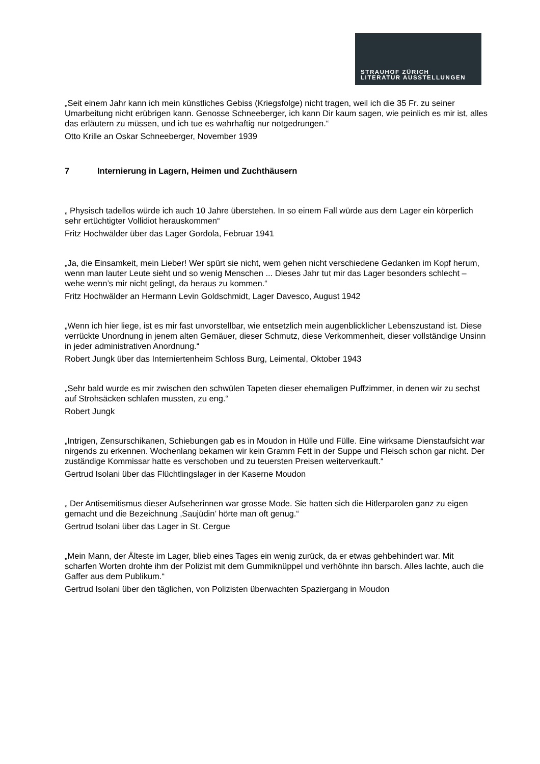STRAUHOF ZÜRICH
LITERATUR AUSSTELLUNGEN
„Seit einem Jahr kann ich mein künstliches Gebiss (Kriegsfolge) nicht tragen, weil ich die 35 Fr. zu seiner Umarbeitung nicht erübrigen kann. Genosse Schneeberger, ich kann Dir kaum sagen, wie peinlich es mir ist, alles das erläutern zu müssen, und ich tue es wahrhaftig nur notgedrungen.“
Otto Krille an Oskar Schneeberger, November 1939
7 Internierung in Lagern, Heimen und Zuchthäusern
„ Physisch tadellos würde ich auch 10 Jahre überstehen. In so einem Fall würde aus dem Lager ein körperlich sehr ertüchtigter Vollidiot herauskommen“
Fritz Hochwälder über das Lager Gordola, Februar 1941
„Ja, die Einsamkeit, mein Lieber! Wer spürt sie nicht, wem gehen nicht verschiedene Gedanken im Kopf herum, wenn man lauter Leute sieht und so wenig Menschen ... Dieses Jahr tut mir das Lager besonders schlecht – wehe wenn’s mir nicht gelingt, da heraus zu kommen.“
Fritz Hochwälder an Hermann Levin Goldschmidt, Lager Davesco, August 1942
„Wenn ich hier liege, ist es mir fast unvorstellbar, wie entsetzlich mein augenblicklicher Lebenszustand ist. Diese verrückte Unordnung in jenem alten Gemäuer, dieser Schmutz, diese Verkommenheit, dieser vollständige Unsinn in jeder administrativen Anordnung.“
Robert Jungk über das Interniertenheim Schloss Burg, Leimental, Oktober 1943
„Sehr bald wurde es mir zwischen den schwülen Tapeten dieser ehemaligen Puffzimmer, in denen wir zu sechst auf Strohsäcken schlafen mussten, zu eng.“
Robert Jungk
„Intrigen, Zensurschikanen, Schiebungen gab es in Moudon in Hülle und Fülle. Eine wirksame Dienstaufsicht war nirgends zu erkennen. Wochenlang bekamen wir kein Gramm Fett in der Suppe und Fleisch schon gar nicht. Der zuständige Kommissar hatte es verschoben und zu teuersten Preisen weiterverkauft.“
Gertrud Isolani über das Flüchtlingslager in der Kaserne Moudon
„ Der Antisemitismus dieser Aufseherinnen war grosse Mode. Sie hatten sich die Hitlerparolen ganz zu eigen gemacht und die Bezeichnung ‚Saujüdin’ hörte man oft genug.“
Gertrud Isolani über das Lager in St. Cergue
„Mein Mann, der Älteste im Lager, blieb eines Tages ein wenig zurück, da er etwas gehbehindert war. Mit scharfen Worten drohte ihm der Polizist mit dem Gummiknüppel und verhöhnte ihn barsch. Alles lachte, auch die Gaffer aus dem Publikum.“
Gertrud Isolani über den täglichen, von Polizisten überwachten Spaziergang in Moudon